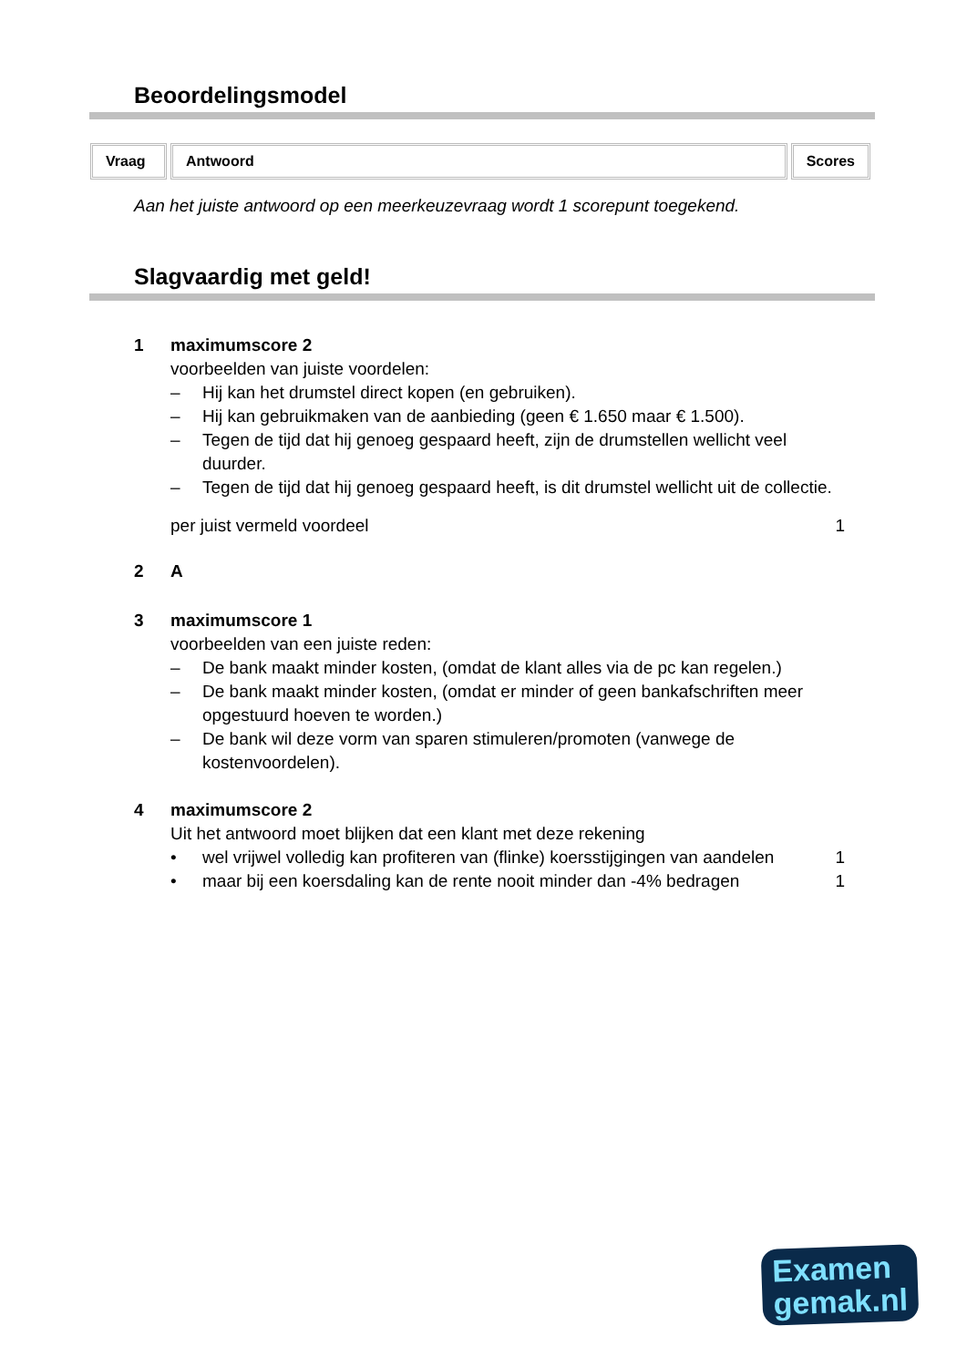Beoordelingsmodel
Vraag Antwoord Scores
Aan het juiste antwoord op een meerkeuzevraag wordt 1 scorepunt toegekend.
Slagvaardig met geld!
1 maximumscore 2
voorbeelden van juiste voordelen:
– Hij kan het drumstel direct kopen (en gebruiken).
– Hij kan gebruikmaken van de aanbieding (geen € 1.650 maar € 1.500).
– Tegen de tijd dat hij genoeg gespaard heeft, zijn de drumstellen wellicht veel duurder.
– Tegen de tijd dat hij genoeg gespaard heeft, is dit drumstel wellicht uit de collectie.
per juist vermeld voordeel 1
2 A
3 maximumscore 1
voorbeelden van een juiste reden:
– De bank maakt minder kosten, (omdat de klant alles via de pc kan regelen.)
– De bank maakt minder kosten, (omdat er minder of geen bankafschriften meer opgestuurd hoeven te worden.)
– De bank wil deze vorm van sparen stimuleren/promoten (vanwege de kostenvoordelen).
4 maximumscore 2
Uit het antwoord moet blijken dat een klant met deze rekening
• wel vrijwel volledig kan profiteren van (flinke) koersstijgingen van aandelen 1
• maar bij een koersdaling kan de rente nooit minder dan -4% bedragen 1
Examen
gemak.nl